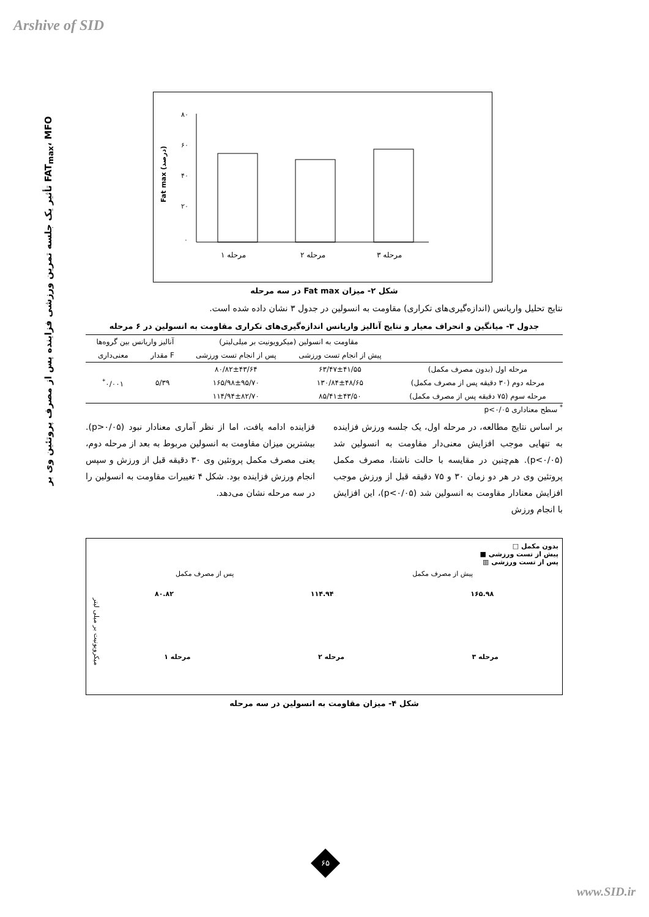Arshive of SID
تأثیر یک جلسه تمرین ورزشی فزاینده پس از مصرف پروتئین وی بر FAT<sub>max</sub>، MFO
Fat max (درصد)
۸۰
۶۰
۴۰
۲۰
۰
مرحله ۱
مرحله ۲
مرحله ۳
شکل ۲- میزان Fat max در سه مرحله
نتایج تحلیل واریانس (اندازه‌گیری‌های تکراری) مقاومت به انسولین در جدول ۳ نشان داده شده است.
جدول ۳- میانگین و انحراف معیار و نتایج آنالیز واریانس اندازه‌گیری‌های تکراری مقاومت به انسولین در ۶ مرحله
| | مقاومت به انسولین (میکرویونیت بر میلی‌لیتر) | | آنالیز واریانس بین گروه‌ها | |
| --- | --- | --- | --- | --- |
| | پیش از انجام تست ورزشی | پس از انجام تست ورزشی | F مقدار | معنی‌داری |
| مرحله اول (بدون مصرف مکمل) | ۶۳/۴۷±۴۱/۵۵ | ۸۰/۸۲±۴۳/۶۴ | ۵/۳۹ | ۰/۰۰۱<sup>*</sup> |
| مرحله دوم (۳۰ دقیقه پس از مصرف مکمل) | ۱۳۰/۸۴±۴۸/۶۵ | ۱۶۵/۹۸±۹۵/۷۰ | | |
| مرحله سوم (۷۵ دقیقه پس از مصرف مکمل) | ۸۵/۴۱±۴۳/۵۰ | ۱۱۴/۹۴±۸۲/۷۰ | | |
<sup>*</sup> سطح معناداری p<۰/۰۵
بر اساس نتایج مطالعه، در مرحله اول، یک جلسه ورزش فزاینده به تنهایی موجب افزایش معنی‌دار مقاومت به انسولین شد (p<۰/۰۵). هم‌چنین در مقایسه با حالت ناشتا، مصرف مکمل پروتئین وی در هر دو زمان ۳۰ و ۷۵ دقیقه قبل از ورزش موجب افزایش معنادار مقاومت به انسولین شد (p<۰/۰۵)، این افزایش با انجام ورزش
فزاینده ادامه یافت، اما از نظر آماری معنادار نبود (p>۰/۰۵). بیشترین میزان مقاومت به انسولین مربوط به بعد از مرحله دوم، یعنی مصرف مکمل پروتئین وی ۳۰ دقیقه قبل از ورزش و سپس انجام ورزش فزاینده بود. شکل ۴ تغییرات مقاومت به انسولین را در سه مرحله نشان می‌دهد.
بدون مکمل □
پیش از تست ورزشی ■
پس از تست ورزشی ▥
پیش از مصرف مکمل پس از مصرف مکمل
۱۶۵.۹۸ ۱۱۴.۹۴ ۸۰.۸۲
میکرویونیت بر میلی لیتر
مرحله ۳ مرحله ۲ مرحله ۱
شکل ۴- میزان مقاومت به انسولین در سه مرحله
۶۵
www.SID.ir